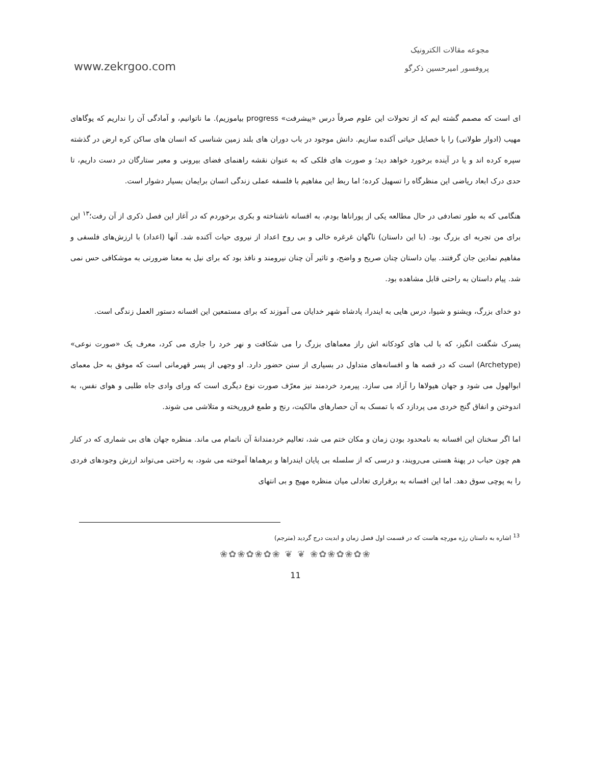www.zekrgoo.com
مجوعه مقالات الکترونیک
پروفسور امیرحسین ذکرگو
ای است که مصمم گشته ایم که از تحولات این علوم صرفاً درس «پیشرفت» progress بیاموزیم). ما ناتوانیم، و آمادگی آن را نداریم که یوگاهای مهیب (ادوار طولانی) را با خصایل حیاتی آکنده سازیم. دانش موجود در باب دوران های بلند زمین شناسی که انسان های ساکن کره ارض در گذشته سپره کرده اند و یا در آینده برخورد خواهد دید؛ و صورت های فلکی که به عنوان نقشه راهنمای فضای بیرونی و معبر ستارگان در دست داریم، تا حدی درک ابعاد ریاضی این منظرگاه را تسهیل کرده؛ اما ربط این مفاهیم با فلسفه عملی زندگی انسان برایمان بسیار دشوار است.
هنگامی که به طور تصادفی در حال مطالعه یکی از پوراناها بودم، به افسانه ناشناخته و بکری برخوردم که در آغاز این فصل ذکری از آن رفت؛<sup>۱۳</sup> این برای من تجربه ای بزرگ بود. (با این داستان) ناگهان غرغره خالی و بی روح اعداد از نیروی حیات آکنده شد. آنها (اعداد) با ارزش‌های فلسفی و مفاهیم نمادین جان گرفتند. بیان داستان چنان صریح و واضح، و تاثیر آن چنان نیرومند و نافذ بود که برای نیل به معنا ضرورتی به موشکافی حس نمی شد. پیام داستان به راحتی قابل مشاهده بود.
دو خدای بزرگ، ویشنو و شیوا، درس هایی به ایندرا، پادشاه شهر خدایان می آموزند که برای مستمعین این افسانه دستور العمل زندگی است.
پسرک شگفت انگیز، که با لب های کودکانه اش راز معماهای بزرگ را می شکافت و نهر خرد را جاری می کرد، معرف یک «صورت نوعی» (Archetype) است که در قصه ها و افسانه‌های متداول در بسیاری از سنن حضور دارد. او وجهی از پسر قهرمانی است که موفق به حل معمای ابوالهول می شود و جهان هیولاها را آزاد می سازد. پیرمرد خردمند نیز معرّف صورت نوع دیگری است که ورای وادی جاه طلبی و هوای نفس، به اندوختن و انفاق گنج خردی می پردازد که با تمسک به آن حصارهای مالکیت، رنج و طمع فروریخته و متلاشی می شوند.
اما اگر سخنان این افسانه به نامحدود بودن زمان و مکان ختم می شد، تعالیم خردمندانهٔ آن ناتمام می ماند. منظره جهان های بی شماری که در کنار هم چون حباب در پهنهٔ هستی می‌رویند، و درسی که از سلسله بی پایان ایندراها و برهماها آموخته می شود، به راحتی می‌تواند ارزش وجودهای فردی را به پوچی سوق دهد. اما این افسانه به برقراری تعادلی میان منظره مهیج و بی انتهای
<sup>13</sup> اشاره به داستان رژه مورچه هاست که در قسمت اول فصل زمان و ابدیت درج گردید (مترجم)
❀✿❀✿❀✿❀ ❦ ❦ ❀✿❀✿❀✿❀
11